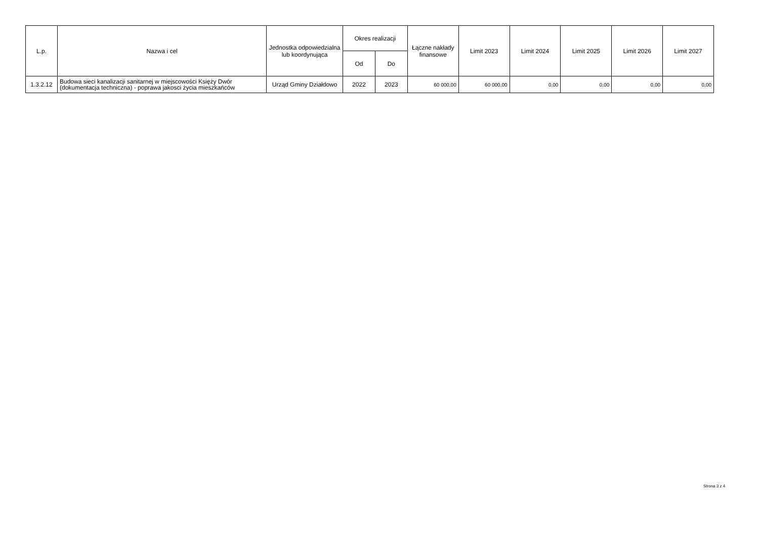| L.p. | Nazwa i cel | Jednostka odpowiedzialna lub koordynująca | Okres realizacji | | Łączne nakłady finansowe | Limit 2023 | Limit 2024 | Limit 2025 | Limit 2026 | Limit 2027 |
| --- | --- | --- | --- | --- | --- | --- | --- | --- | --- | --- |
| | | | Od | Do | | | | | | |
| 1.3.2.12 | Budowa sieci kanalizacji sanitarnej w miejscowości Księży Dwór (dokumentacja techniczna) - poprawa jakosci życia mieszkańców | Urząd Gminy Działdowo | 2022 | 2023 | 60 000,00 | 60 000,00 | 0,00 | 0,00 | 0,00 | 0,00 |
Strona 3 z 4